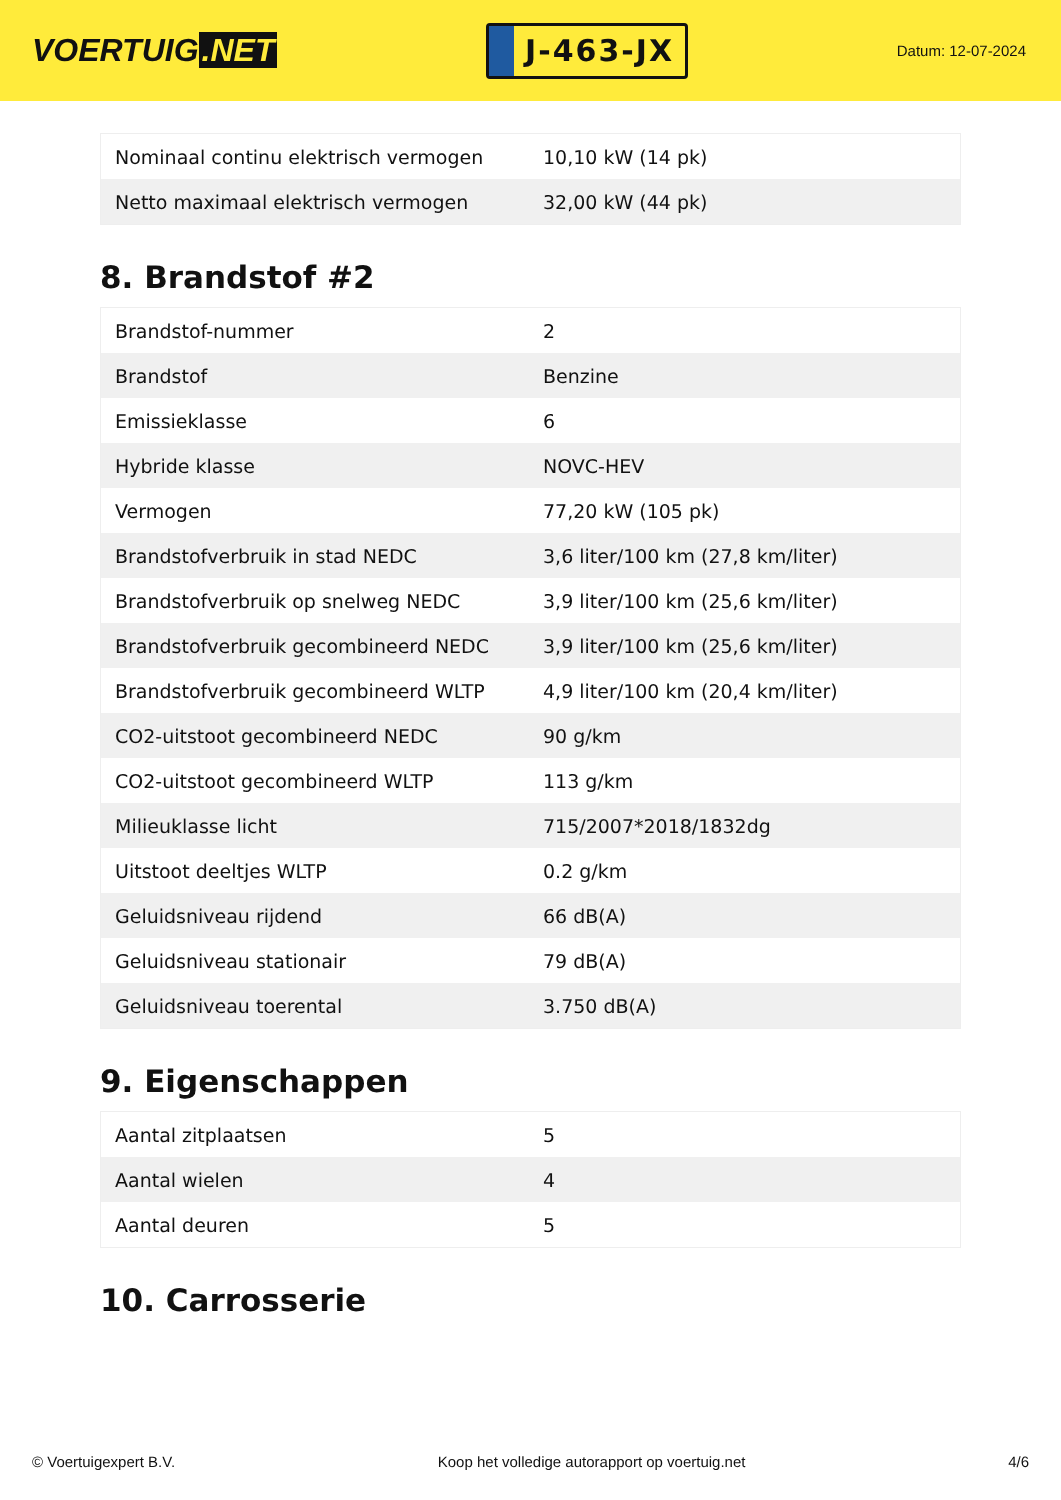VOERTUIG.NET
J-463-JX
Datum: 12-07-2024
| Nominaal continu elektrisch vermogen | 10,10 kW (14 pk) |
| Netto maximaal elektrisch vermogen | 32,00 kW (44 pk) |
8. Brandstof #2
| Brandstof-nummer | 2 |
| Brandstof | Benzine |
| Emissieklasse | 6 |
| Hybride klasse | NOVC-HEV |
| Vermogen | 77,20 kW (105 pk) |
| Brandstofverbruik in stad NEDC | 3,6 liter/100 km (27,8 km/liter) |
| Brandstofverbruik op snelweg NEDC | 3,9 liter/100 km (25,6 km/liter) |
| Brandstofverbruik gecombineerd NEDC | 3,9 liter/100 km (25,6 km/liter) |
| Brandstofverbruik gecombineerd WLTP | 4,9 liter/100 km (20,4 km/liter) |
| CO2-uitstoot gecombineerd NEDC | 90 g/km |
| CO2-uitstoot gecombineerd WLTP | 113 g/km |
| Milieuklasse licht | 715/2007*2018/1832dg |
| Uitstoot deeltjes WLTP | 0.2 g/km |
| Geluidsniveau rijdend | 66 dB(A) |
| Geluidsniveau stationair | 79 dB(A) |
| Geluidsniveau toerental | 3.750 dB(A) |
9. Eigenschappen
| Aantal zitplaatsen | 5 |
| Aantal wielen | 4 |
| Aantal deuren | 5 |
10. Carrosserie
© Voertuigexpert B.V. Koop het volledige autorapport op voertuig.net 4/6